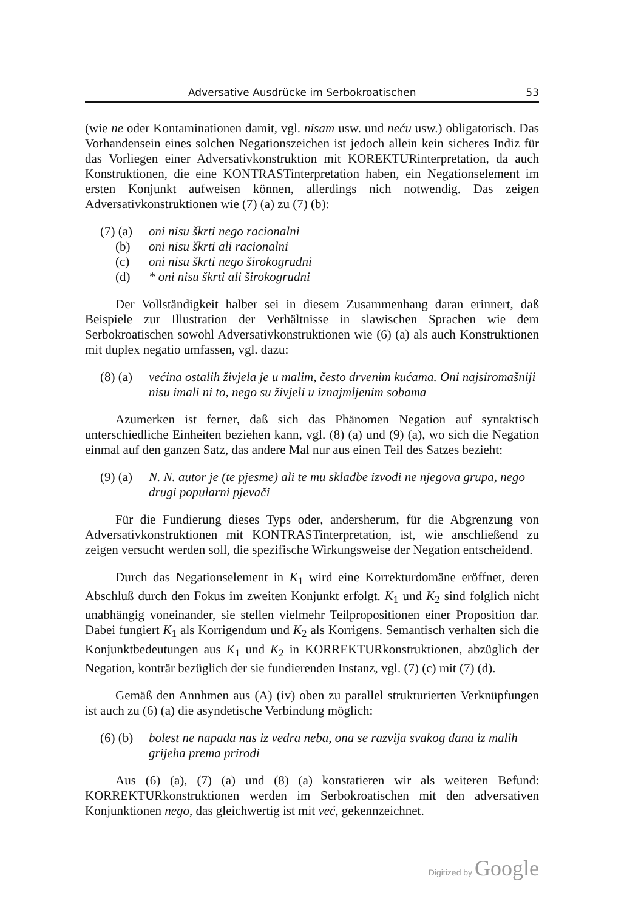Adversative Ausdrücke im Serbokroatischen 53
(wie ne oder Kontaminationen damit, vgl. nisam usw. und neću usw.) obligatorisch. Das Vorhandensein eines solchen Negationszeichen ist jedoch allein kein sicheres Indiz für das Vorliegen einer Adversativkonstruktion mit KOREKTURinterpretation, da auch Konstruktionen, die eine KONTRASTinterpretation haben, ein Negationselement im ersten Konjunkt aufweisen können, allerdings nich notwendig. Das zeigen Adversativkonstruktionen wie (7) (a) zu (7) (b):
(7) (a) oni nisu škrti nego racionalni
(b) oni nisu škrti ali racionalni
(c) oni nisu škrti nego širokogrudni
(d) * oni nisu škrti ali širokogrudni
Der Vollständigkeit halber sei in diesem Zusammenhang daran erinnert, daß Beispiele zur Illustration der Verhältnisse in slawischen Sprachen wie dem Serbokroatischen sowohl Adversativkonstruktionen wie (6) (a) als auch Konstruktionen mit duplex negatio umfassen, vgl. dazu:
(8) (a) većina ostalih živjela je u malim, često drvenim kućama. Oni najsiromašniji nisu imali ni to, nego su živjeli u iznajmljenim sobama
Azumerken ist ferner, daß sich das Phänomen Negation auf syntaktisch unterschiedliche Einheiten beziehen kann, vgl. (8) (a) und (9) (a), wo sich die Negation einmal auf den ganzen Satz, das andere Mal nur aus einen Teil des Satzes bezieht:
(9) (a) N. N. autor je (te pjesme) ali te mu skladbe izvodi ne njegova grupa, nego drugi popularni pjevači
Für die Fundierung dieses Typs oder, andersherum, für die Abgrenzung von Adversativkonstruktionen mit KONTRASTinterpretation, ist, wie anschließend zu zeigen versucht werden soll, die spezifische Wirkungsweise der Negation entscheidend.
Durch das Negationselement in K<sub>1</sub> wird eine Korrekturdomäne eröffnet, deren Abschluß durch den Fokus im zweiten Konjunkt erfolgt. K<sub>1</sub> und K<sub>2</sub> sind folglich nicht unabhängig voneinander, sie stellen vielmehr Teilpropositionen einer Proposition dar. Dabei fungiert K<sub>1</sub> als Korrigendum und K<sub>2</sub> als Korrigens. Semantisch verhalten sich die Konjunktbedeutungen aus K<sub>1</sub> und K<sub>2</sub> in KORREKTURkonstruktionen, abzüglich der Negation, konträr bezüglich der sie fundierenden Instanz, vgl. (7) (c) mit (7) (d).
Gemäß den Annhmen aus (A) (iv) oben zu parallel strukturierten Verknüpfungen ist auch zu (6) (a) die asyndetische Verbindung möglich:
(6) (b) bolest ne napada nas iz vedra neba, ona se razvija svakog dana iz malih grijeha prema prirodi
Aus (6) (a), (7) (a) und (8) (a) konstatieren wir als weiteren Befund: KORREKTURkonstruktionen werden im Serbokroatischen mit den adversativen Konjunktionen nego, das gleichwertig ist mit već, gekennzeichnet.
Digitized by Google